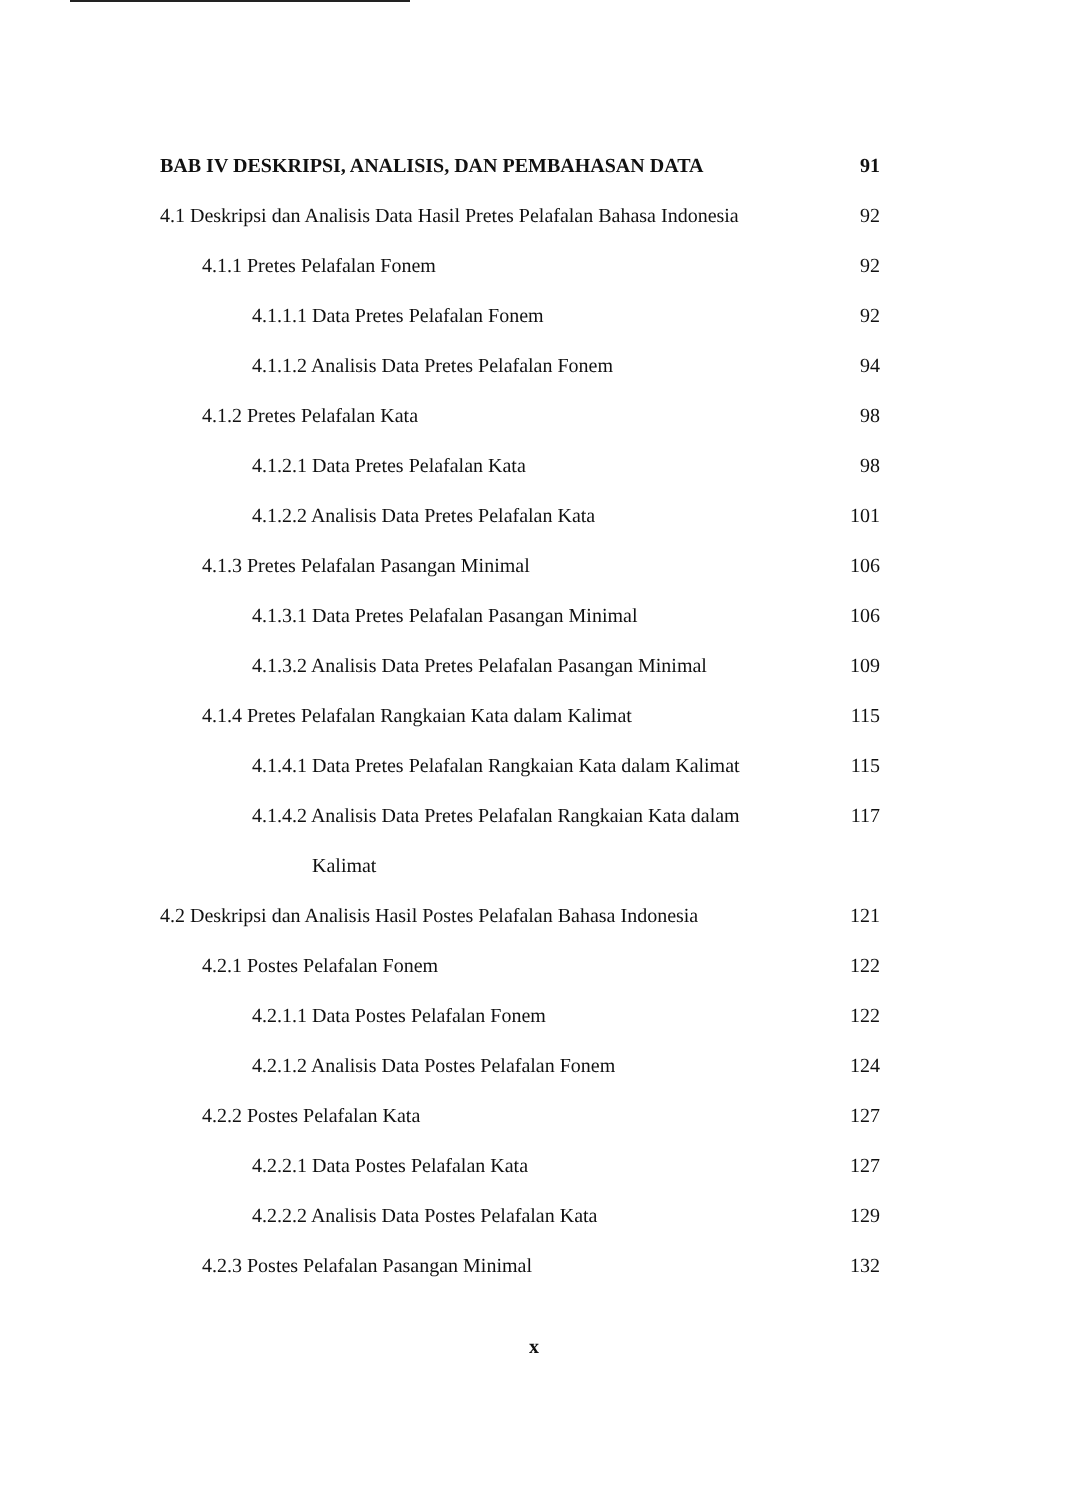BAB IV DESKRIPSI, ANALISIS, DAN PEMBAHASAN DATA 91
4.1 Deskripsi dan Analisis Data Hasil Pretes Pelafalan Bahasa Indonesia 92
4.1.1 Pretes Pelafalan Fonem 92
4.1.1.1 Data Pretes Pelafalan Fonem 92
4.1.1.2 Analisis Data Pretes Pelafalan Fonem 94
4.1.2 Pretes Pelafalan Kata 98
4.1.2.1 Data Pretes Pelafalan Kata 98
4.1.2.2 Analisis Data Pretes Pelafalan Kata 101
4.1.3 Pretes Pelafalan Pasangan Minimal 106
4.1.3.1 Data Pretes Pelafalan Pasangan Minimal 106
4.1.3.2 Analisis Data Pretes Pelafalan Pasangan Minimal 109
4.1.4 Pretes Pelafalan Rangkaian Kata dalam Kalimat 115
4.1.4.1 Data Pretes Pelafalan Rangkaian Kata dalam Kalimat 115
4.1.4.2 Analisis Data Pretes Pelafalan Rangkaian Kata dalam 117
Kalimat
4.2 Deskripsi dan Analisis Hasil Postes Pelafalan Bahasa Indonesia 121
4.2.1 Postes Pelafalan Fonem 122
4.2.1.1 Data Postes Pelafalan Fonem 122
4.2.1.2 Analisis Data Postes Pelafalan Fonem 124
4.2.2 Postes Pelafalan Kata 127
4.2.2.1 Data Postes Pelafalan Kata 127
4.2.2.2 Analisis Data Postes Pelafalan Kata 129
4.2.3 Postes Pelafalan Pasangan Minimal 132
x